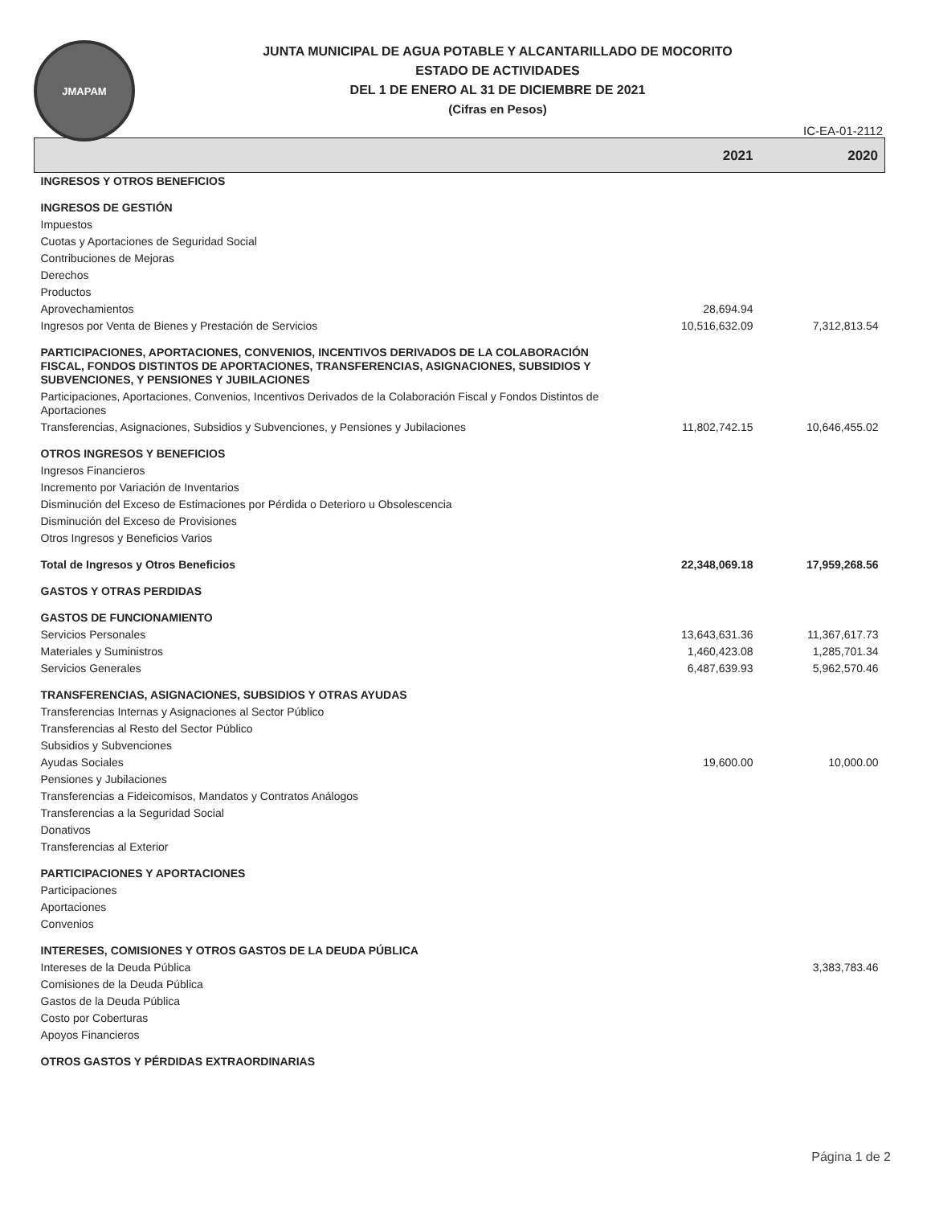JMAPAM
JUNTA MUNICIPAL DE AGUA POTABLE Y ALCANTARILLADO DE MOCORITO
ESTADO DE ACTIVIDADES
DEL 1 DE ENERO AL 31 DE DICIEMBRE DE 2021
(Cifras en Pesos)
IC-EA-01-2112
| | 2021 | 2020 |
| --- | --- | --- |
| INGRESOS Y OTROS BENEFICIOS | | |
| INGRESOS DE GESTIÓN | | |
| Impuestos | | |
| Cuotas y Aportaciones de Seguridad Social | | |
| Contribuciones de Mejoras | | |
| Derechos | | |
| Productos | | |
| Aprovechamientos | 28,694.94 | |
| Ingresos por Venta de Bienes y Prestación de Servicios | 10,516,632.09 | 7,312,813.54 |
| PARTICIPACIONES, APORTACIONES, CONVENIOS, INCENTIVOS DERIVADOS DE LA COLABORACIÓN FISCAL, FONDOS DISTINTOS DE APORTACIONES, TRANSFERENCIAS, ASIGNACIONES, SUBSIDIOS Y SUBVENCIONES, Y PENSIONES Y JUBILACIONES | | |
| Participaciones, Aportaciones, Convenios, Incentivos Derivados de la Colaboración Fiscal y Fondos Distintos de Aportaciones | | |
| Transferencias, Asignaciones, Subsidios y Subvenciones, y Pensiones y Jubilaciones | 11,802,742.15 | 10,646,455.02 |
| OTROS INGRESOS Y BENEFICIOS | | |
| Ingresos Financieros | | |
| Incremento por Variación de Inventarios | | |
| Disminución del Exceso de Estimaciones por Pérdida o Deterioro u Obsolescencia | | |
| Disminución del Exceso de Provisiones | | |
| Otros Ingresos y Beneficios Varios | | |
| Total de Ingresos y Otros Beneficios | 22,348,069.18 | 17,959,268.56 |
| GASTOS Y OTRAS PERDIDAS | | |
| GASTOS DE FUNCIONAMIENTO | | |
| Servicios Personales | 13,643,631.36 | 11,367,617.73 |
| Materiales y Suministros | 1,460,423.08 | 1,285,701.34 |
| Servicios Generales | 6,487,639.93 | 5,962,570.46 |
| TRANSFERENCIAS, ASIGNACIONES, SUBSIDIOS Y OTRAS AYUDAS | | |
| Transferencias Internas y Asignaciones al Sector Público | | |
| Transferencias al Resto del Sector Público | | |
| Subsidios y Subvenciones | | |
| Ayudas Sociales | 19,600.00 | 10,000.00 |
| Pensiones y Jubilaciones | | |
| Transferencias a Fideicomisos, Mandatos y Contratos Análogos | | |
| Transferencias a la Seguridad Social | | |
| Donativos | | |
| Transferencias al Exterior | | |
| PARTICIPACIONES Y APORTACIONES | | |
| Participaciones | | |
| Aportaciones | | |
| Convenios | | |
| INTERESES, COMISIONES Y OTROS GASTOS DE LA DEUDA PÚBLICA | | |
| Intereses de la Deuda Pública | | 3,383,783.46 |
| Comisiones de la Deuda Pública | | |
| Gastos de la Deuda Pública | | |
| Costo por Coberturas | | |
| Apoyos Financieros | | |
| OTROS GASTOS Y PÉRDIDAS EXTRAORDINARIAS | | |
Página 1 de 2